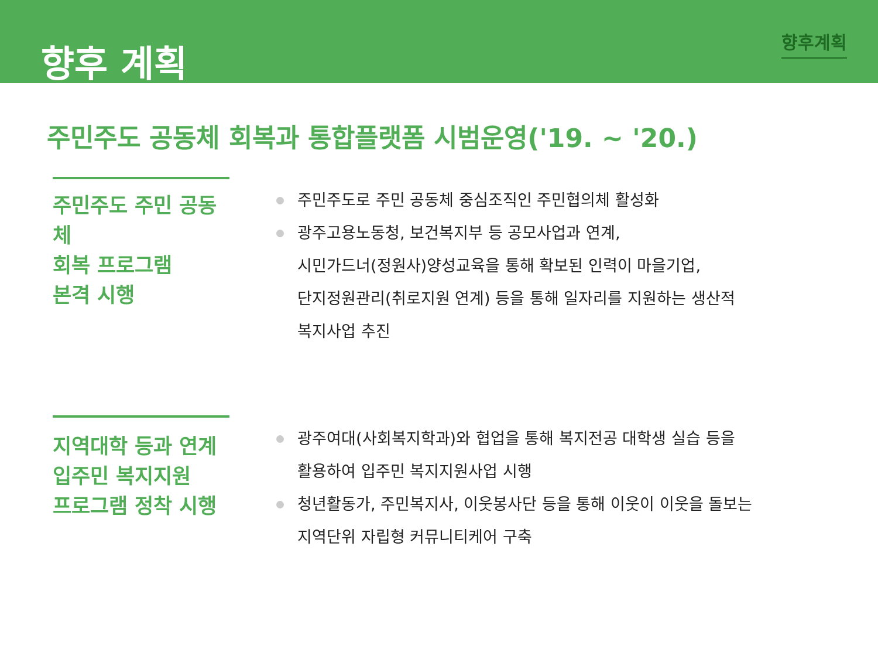향후 계획
향후계획
주민주도 공동체 회복과 통합플랫폼 시범운영('19. ~ '20.)
주민주도 주민 공동체
회복 프로그램
본격 시행
주민주도로 주민 공동체 중심조직인 주민협의체 활성화
광주고용노동청, 보건복지부 등 공모사업과 연계,
시민가드너(정원사)양성교육을 통해 확보된 인력이 마을기업,
단지정원관리(취로지원 연계) 등을 통해 일자리를 지원하는 생산적
복지사업 추진
지역대학 등과 연계
입주민 복지지원
프로그램 정착 시행
광주여대(사회복지학과)와 협업을 통해 복지전공 대학생 실습 등을
활용하여 입주민 복지지원사업 시행
청년활동가, 주민복지사, 이웃봉사단 등을 통해 이웃이 이웃을 돌보는
지역단위 자립형 커뮤니티케어 구축